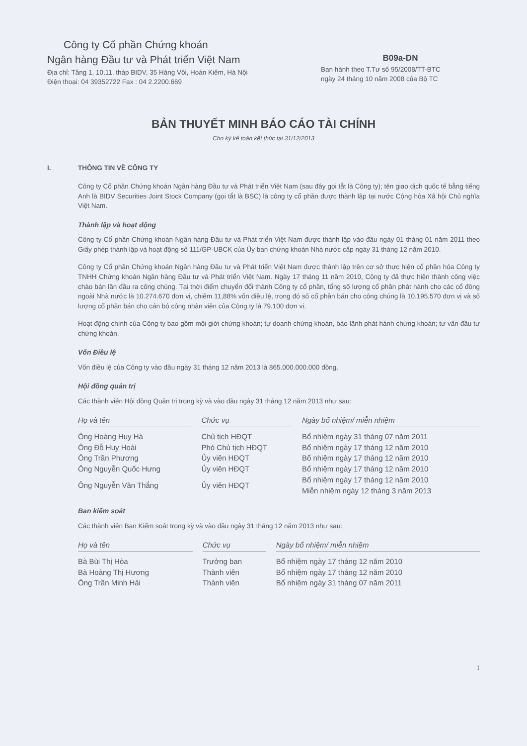Công ty Cổ phần Chứng khoán
Ngân hàng Đầu tư và Phát triển Việt Nam
Địa chỉ: Tầng 1, 10,11, tháp BIDV, 35 Hàng Vôi, Hoàn Kiếm, Hà Nội
Điện thoại: 04 39352722 Fax : 04 2.2200.669
B09a-DN
Ban hành theo T.Tư số 95/2008/TT-BTC
ngày 24 tháng 10 năm 2008 của Bộ TC
BẢN THUYẾT MINH BÁO CÁO TÀI CHÍNH
Cho kỳ kế toán kết thúc tại 31/12/2013
I. THÔNG TIN VỀ CÔNG TY
Công ty Cổ phần Chứng khoán Ngân hàng Đầu tư và Phát triển Việt Nam (sau đây gọi tắt là Công ty); tên giao dịch quốc tế bằng tiếng Anh là BIDV Securities Joint Stock Company (gọi tắt là BSC) là công ty cổ phần được thành lập tại nước Cộng hòa Xã hội Chủ nghĩa Việt Nam.
Thành lập và hoạt động
Công ty Cổ phần Chứng khoán Ngân hàng Đầu tư và Phát triển Việt Nam được thành lập vào đầu ngày 01 tháng 01 năm 2011 theo Giấy phép thành lập và hoạt động số 111/GP-UBCK của Ủy ban chứng khoán Nhà nước cấp ngày 31 tháng 12 năm 2010.
Công ty Cổ phần Chứng khoán Ngân hàng Đầu tư và Phát triển Việt Nam được thành lập trên cơ sở thực hiện cổ phần hóa Công ty TNHH Chứng khoán Ngân hàng Đầu tư và Phát triển Việt Nam. Ngày 17 tháng 11 năm 2010, Công ty đã thực hiện thành công việc chào bán lần đầu ra công chúng. Tại thời điểm chuyển đổi thành Công ty cổ phần, tổng số lượng cổ phần phát hành cho các cổ đông ngoài Nhà nước là 10.274.670 đơn vị, chiếm 11,88% vốn điều lệ, trong đó số cổ phần bán cho công chúng là 10.195.570 đơn vị và số lượng cổ phần bán cho cán bộ công nhân viên của Công ty là 79.100 đơn vị.
Hoạt động chính của Công ty bao gồm môi giới chứng khoán; tự doanh chứng khoán, bảo lãnh phát hành chứng khoán; tư vấn đầu tư chứng khoán.
Vốn Điều lệ
Vốn điều lệ của Công ty vào đầu ngày 31 tháng 12 năm 2013 là 865.000.000.000 đồng.
Hội đồng quản trị
Các thành viên Hội đồng Quản trị trong kỳ và vào đầu ngày 31 tháng 12 năm 2013 như sau:
| Họ và tên | | Chức vụ | | Ngày bổ nhiệm/ miễn nhiệm |
| Ông Hoàng Huy Hà | | Chủ tịch HĐQT | | Bổ nhiệm ngày 31 tháng 07 năm 2011 |
| Ông Đỗ Huy Hoài | | Phó Chủ tịch HĐQT | | Bổ nhiệm ngày 17 tháng 12 năm 2010 |
| Ông Trần Phương | | Ủy viên HĐQT | | Bổ nhiệm ngày 17 tháng 12 năm 2010 |
| Ông Nguyễn Quốc Hưng | | Ủy viên HĐQT | | Bổ nhiệm ngày 17 tháng 12 năm 2010 |
| Ông Nguyễn Văn Thắng | | Ủy viên HĐQT | | Bổ nhiệm ngày 17 tháng 12 năm 2010 Miễn nhiệm ngày 12 tháng 3 năm 2013 |
Ban kiểm soát
Các thành viên Ban Kiểm soát trong kỳ và vào đầu ngày 31 tháng 12 năm 2013 như sau:
| Họ và tên | | Chức vụ | | Ngày bổ nhiệm/ miễn nhiệm |
| Bà Bùi Thị Hòa | | Trưởng ban | | Bổ nhiệm ngày 17 tháng 12 năm 2010 |
| Bà Hoàng Thị Hương | | Thành viên | | Bổ nhiệm ngày 17 tháng 12 năm 2010 |
| Ông Trần Minh Hải | | Thành viên | | Bổ nhiệm ngày 31 tháng 07 năm 2011 |
1